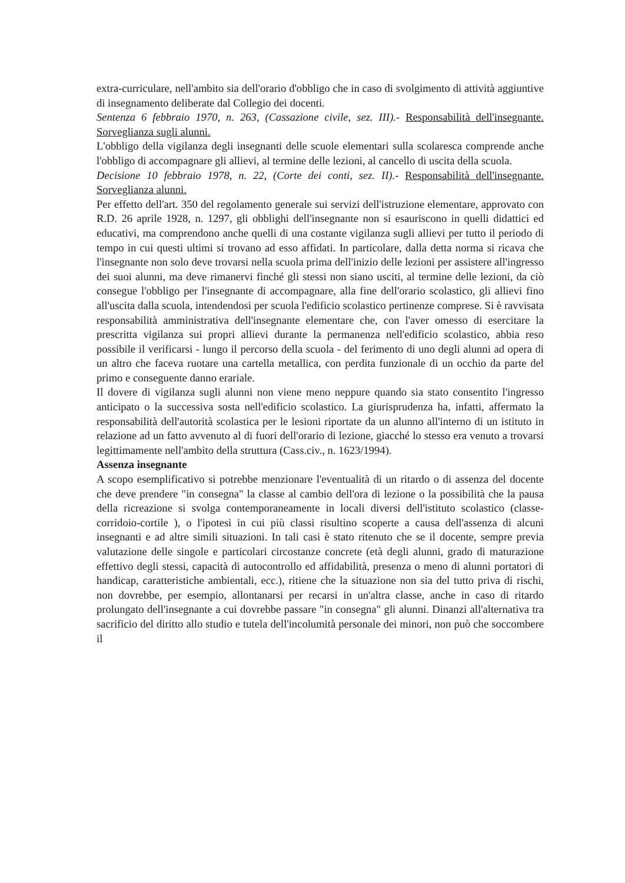extra-curriculare, nell'ambito sia dell'orario d'obbligo che in caso di svolgimento di attività aggiuntive di insegnamento deliberate dal Collegio dei docenti.
Sentenza 6 febbraio 1970, n. 263, (Cassazione civile, sez. III).- Responsabilità dell'insegnante. Sorveglianza sugli alunni.
L'obbligo della vigilanza degli insegnanti delle scuole elementari sulla scolaresca comprende anche l'obbligo di accompagnare gli allievi, al termine delle lezioni, al cancello di uscita della scuola.
Decisione 10 febbraio 1978, n. 22, (Corte dei conti, sez. II).- Responsabilità dell'insegnante. Sorveglianza alunni.
Per effetto dell'art. 350 del regolamento generale sui servizi dell'istruzione elementare, approvato con R.D. 26 aprile 1928, n. 1297, gli obblighi dell'insegnante non si esauriscono in quelli didattici ed educativi, ma comprendono anche quelli di una costante vigilanza sugli allievi per tutto il periodo di tempo in cui questi ultimi si trovano ad esso affidati. In particolare, dalla detta norma si ricava che l'insegnante non solo deve trovarsi nella scuola prima dell'inizio delle lezioni per assistere all'ingresso dei suoi alunni, ma deve rimanervi finché gli stessi non siano usciti, al termine delle lezioni, da ciò consegue l'obbligo per l'insegnante di accompagnare, alla fine dell'orario scolastico, gli allievi fino all'uscita dalla scuola, intendendosi per scuola l'edificio scolastico pertinenze comprese. Si è ravvisata responsabilità amministrativa dell'insegnante elementare che, con l'aver omesso di esercitare la prescritta vigilanza sui propri allievi durante la permanenza nell'edificio scolastico, abbia reso possibile il verificarsi - lungo il percorso della scuola - del ferimento di uno degli alunni ad opera di un altro che faceva ruotare una cartella metallica, con perdita funzionale di un occhio da parte del primo e conseguente danno erariale.
Il dovere di vigilanza sugli alunni non viene meno neppure quando sia stato consentito l'ingresso anticipato o la successiva sosta nell'edificio scolastico. La giurisprudenza ha, infatti, affermato la responsabilità dell'autorità scolastica per le lesioni riportate da un alunno all'interno di un istituto in relazione ad un fatto avvenuto al di fuori dell'orario di lezione, giacché lo stesso era venuto a trovarsi legittimamente nell'ambito della struttura (Cass.civ., n. 1623/1994).
Assenza insegnante
A scopo esemplificativo si potrebbe menzionare l'eventualità di un ritardo o di assenza del docente che deve prendere "in consegna" la classe al cambio dell'ora di lezione o la possibilità che la pausa della ricreazione si svolga contemporaneamente in locali diversi dell'istituto scolastico (classe-corridoio-cortile ), o l'ipotesi in cui più classi risultino scoperte a causa dell'assenza di alcuni insegnanti e ad altre simili situazioni. In tali casi è stato ritenuto che se il docente, sempre previa valutazione delle singole e particolari circostanze concrete (età degli alunni, grado di maturazione effettivo degli stessi, capacità di autocontrollo ed affidabilità, presenza o meno di alunni portatori di handicap, caratteristiche ambientali, ecc.), ritiene che la situazione non sia del tutto priva di rischi, non dovrebbe, per esempio, allontanarsi per recarsi in un'altra classe, anche in caso di ritardo prolungato dell'insegnante a cui dovrebbe passare "in consegna" gli alunni. Dinanzi all'alternativa tra sacrificio del diritto allo studio e tutela dell'incolumità personale dei minori, non può che soccombere il